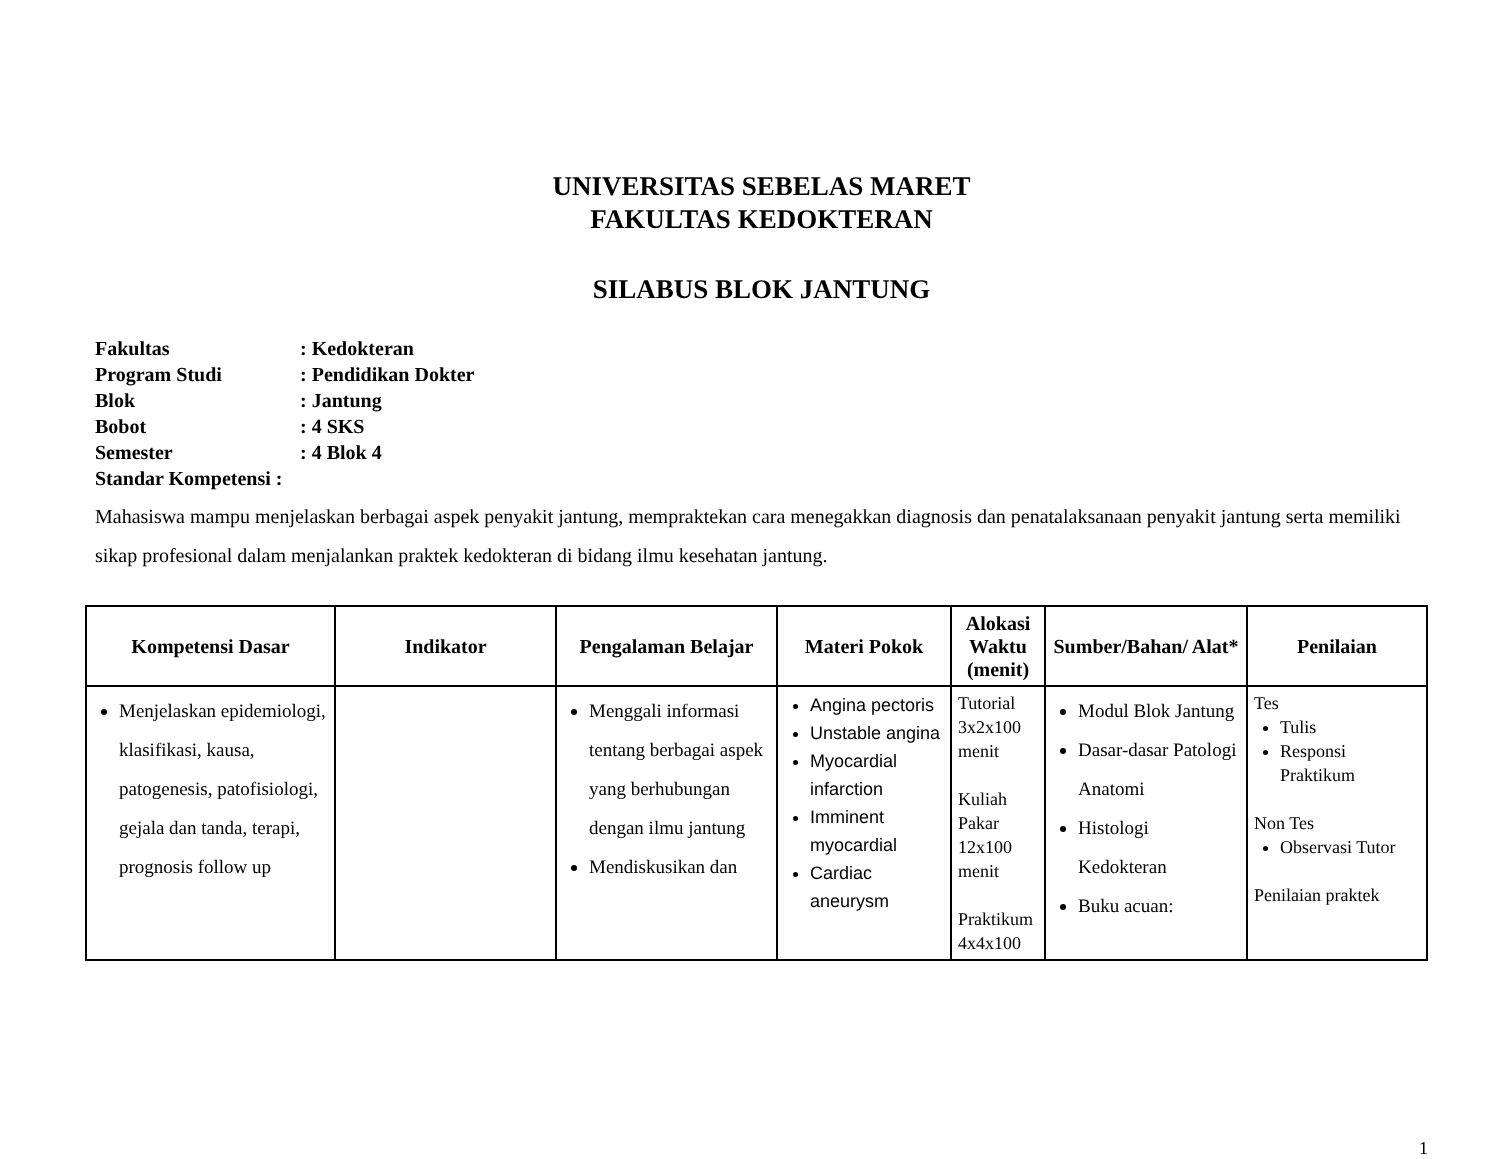UNIVERSITAS SEBELAS MARET
FAKULTAS KEDOKTERAN
SILABUS BLOK JANTUNG
Fakultas: Kedokteran
Program Studi: Pendidikan Dokter
Blok: Jantung
Bobot: 4 SKS
Semester: 4 Blok 4
Standar Kompetensi :
Mahasiswa mampu menjelaskan berbagai aspek penyakit jantung, mempraktekan cara menegakkan diagnosis dan penatalaksanaan penyakit jantung serta memiliki sikap profesional dalam menjalankan praktek kedokteran di bidang ilmu kesehatan jantung.
| Kompetensi Dasar | Indikator | Pengalaman Belajar | Materi Pokok | Alokasi Waktu (menit) | Sumber/Bahan/ Alat* | Penilaian |
| --- | --- | --- | --- | --- | --- | --- |
| Menjelaskan epidemiologi, klasifikasi, kausa, patogenesis, patofisiologi, gejala dan tanda, terapi, prognosis follow up | | Menggali informasi tentang berbagai aspek yang berhubungan dengan ilmu jantung Mendiskusikan dan | Angina pectoris Unstable angina Myocardial infarction Imminent myocardial Cardiac aneurysm | Tutorial 3x2x100 menit Kuliah Pakar 12x100 menit Praktikum 4x4x100 | Modul Blok Jantung Dasar-dasar Patologi Anatomi Histologi Kedokteran Buku acuan: | Tes Tulis Responsi Praktikum Non Tes Observasi Tutor Penilaian praktek |
1